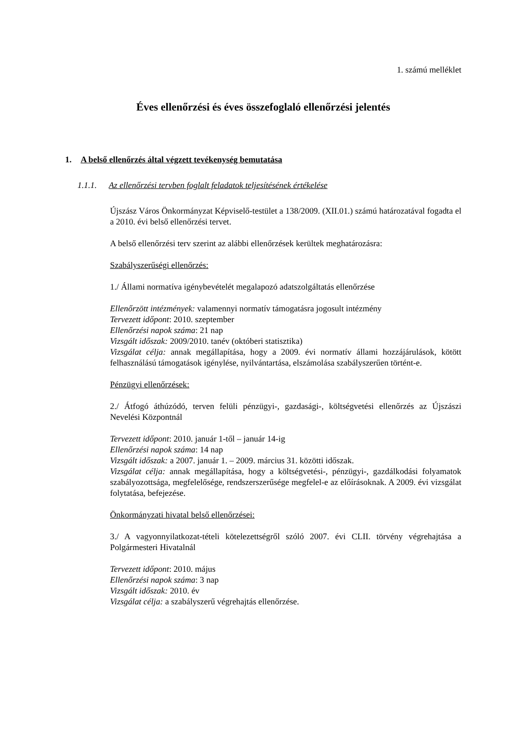1. számú melléklet
Éves ellenőrzési és éves összefoglaló ellenőrzési jelentés
1. A belső ellenőrzés által végzett tevékenység bemutatása
1.1.1. Az ellenőrzési tervben foglalt feladatok teljesítésének értékelése
Újszász Város Önkormányzat Képviselő-testület a 138/2009. (XII.01.) számú határozatával fogadta el a 2010. évi belső ellenőrzési tervet.
A belső ellenőrzési terv szerint az alábbi ellenőrzések kerültek meghatározásra:
Szabályszerűségi ellenőrzés:
1./ Állami normatíva igénybevételét megalapozó adatszolgáltatás ellenőrzése
Ellenőrzött intézmények: valamennyi normatív támogatásra jogosult intézmény
Tervezett időpont: 2010. szeptember
Ellenőrzési napok száma: 21 nap
Vizsgált időszak: 2009/2010. tanév (októberi statisztika)
Vizsgálat célja: annak megállapítása, hogy a 2009. évi normatív állami hozzájárulások, kötött felhasználású támogatások igénylése, nyilvántartása, elszámolása szabályszerűen történt-e.
Pénzügyi ellenőrzések:
2./ Átfogó áthúzódó, terven felüli pénzügyi-, gazdasági-, költségvetési ellenőrzés az Újszászi Nevelési Központnál
Tervezett időpont: 2010. január 1-től – január 14-ig
Ellenőrzési napok száma: 14 nap
Vizsgált időszak: a 2007. január 1. – 2009. március 31. közötti időszak.
Vizsgálat célja: annak megállapítása, hogy a költségvetési-, pénzügyi-, gazdálkodási folyamatok szabályozottsága, megfelelősége, rendszerszerűsége megfelel-e az előírásoknak. A 2009. évi vizsgálat folytatása, befejezése.
Önkormányzati hivatal belső ellenőrzései:
3./ A vagyonnyilatkozat-tételi kötelezettségről szóló 2007. évi CLII. törvény végrehajtása a Polgármesteri Hivatalnál
Tervezett időpont: 2010. május
Ellenőrzési napok száma: 3 nap
Vizsgált időszak: 2010. év
Vizsgálat célja: a szabályszerű végrehajtás ellenőrzése.